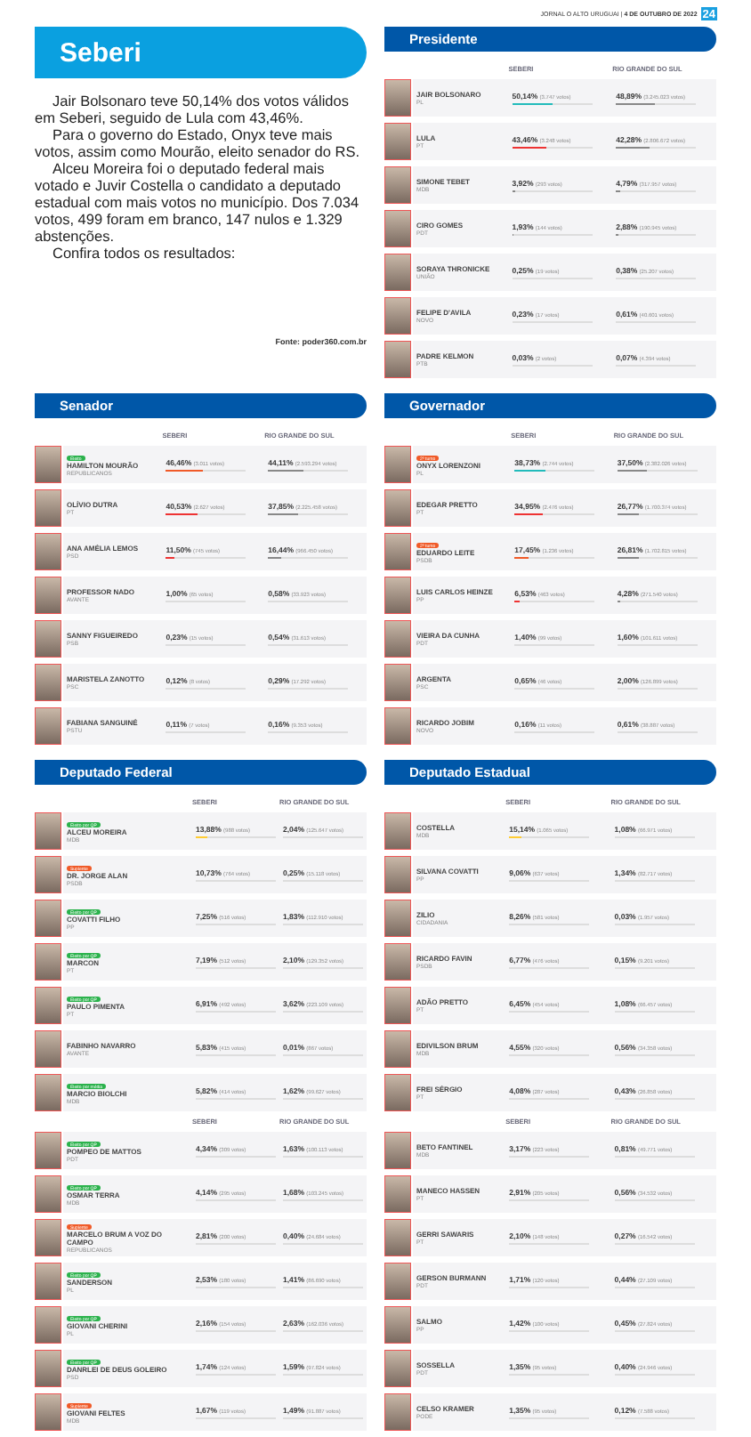JORNAL O ALTO URUGUAI | 4 DE OUTUBRO DE 2022 24
Seberi
Jair Bolsonaro teve 50,14% dos votos válidos em Seberi, seguido de Lula com 43,46%.
Para o governo do Estado, Onyx teve mais votos, assim como Mourão, eleito senador do RS.
Alceu Moreira foi o deputado federal mais votado e Juvir Costella o candidato a deputado estadual com mais votos no município. Dos 7.034 votos, 499 foram em branco, 147 nulos e 1.329 abstenções.
Confira todos os resultados:
Fonte: poder360.com.br
Presidente
| | | SEBERI | RIO GRANDE DO SUL |
| --- | --- | --- | --- |
| | JAIR BOLSONARO PL | 50,14% (3.747 votos) | 48,89% (3.245.023 votos) |
| | LULA PT | 43,46% (3.248 votos) | 42,28% (2.806.672 votos) |
| | SIMONE TEBET MDB | 3,92% (293 votos) | 4,79% (317.957 votos) |
| | CIRO GOMES PDT | 1,93% (144 votos) | 2,88% (190.945 votos) |
| | SORAYA THRONICKE UNIÃO | 0,25% (19 votos) | 0,38% (25.207 votos) |
| | FELIPE D'AVILA NOVO | 0,23% (17 votos) | 0,61% (40.601 votos) |
| | PADRE KELMON PTB | 0,03% (2 votos) | 0,07% (4.394 votos) |
Senador
| | | SEBERI | RIO GRANDE DO SUL |
| --- | --- | --- | --- |
| | Eleito HAMILTON MOURÃO REPUBLICANOS | 46,46% (3.011 votos) | 44,11% (2.593.294 votos) |
| | OLÍVIO DUTRA PT | 40,53% (2.627 votos) | 37,85% (2.225.458 votos) |
| | ANA AMÉLIA LEMOS PSD | 11,50% (745 votos) | 16,44% (966.450 votos) |
| | PROFESSOR NADO AVANTE | 1,00% (65 votos) | 0,58% (33.923 votos) |
| | SANNY FIGUEIREDO PSB | 0,23% (15 votos) | 0,54% (31.613 votos) |
| | MARISTELA ZANOTTO PSC | 0,12% (8 votos) | 0,29% (17.292 votos) |
| | FABIANA SANGUINÉ PSTU | 0,11% (7 votos) | 0,16% (9.353 votos) |
Governador
| | | SEBERI | RIO GRANDE DO SUL |
| --- | --- | --- | --- |
| | 2º turno ONYX LORENZONI PL | 38,73% (2.744 votos) | 37,50% (2.382.026 votos) |
| | EDEGAR PRETTO PT | 34,95% (2.476 votos) | 26,77% (1.700.374 votos) |
| | 2º turno EDUARDO LEITE PSDB | 17,45% (1.236 votos) | 26,81% (1.702.815 votos) |
| | LUIS CARLOS HEINZE PP | 6,53% (463 votos) | 4,28% (271.540 votos) |
| | VIEIRA DA CUNHA PDT | 1,40% (99 votos) | 1,60% (101.611 votos) |
| | ARGENTA PSC | 0,65% (46 votos) | 2,00% (126.899 votos) |
| | RICARDO JOBIM NOVO | 0,16% (11 votos) | 0,61% (38.887 votos) |
Deputado Federal
| | | SEBERI | RIO GRANDE DO SUL |
| --- | --- | --- | --- |
| | Eleito por QP ALCEU MOREIRA MDB | 13,88% (988 votos) | 2,04% (125.647 votos) |
| | Suplente DR. JORGE ALAN PSDB | 10,73% (764 votos) | 0,25% (15.118 votos) |
| | Eleito por QP COVATTI FILHO PP | 7,25% (516 votos) | 1,83% (112.910 votos) |
| | Eleito por QP MARCON PT | 7,19% (512 votos) | 2,10% (129.352 votos) |
| | Eleito por QP PAULO PIMENTA PT | 6,91% (492 votos) | 3,62% (223.109 votos) |
| | FABINHO NAVARRO AVANTE | 5,83% (415 votos) | 0,01% (867 votos) |
| | Eleito por média MARCIO BIOLCHI MDB | 5,82% (414 votos) | 1,62% (99.627 votos) |
| | | SEBERI | RIO GRANDE DO SUL |
| | Eleito por QP POMPEO DE MATTOS PDT | 4,34% (309 votos) | 1,63% (100.113 votos) |
| | Eleito por QP OSMAR TERRA MDB | 4,14% (295 votos) | 1,68% (103.245 votos) |
| | Suplente MARCELO BRUM A VOZ DO CAMPO REPUBLICANOS | 2,81% (200 votos) | 0,40% (24.684 votos) |
| | Eleito por QP SANDERSON PL | 2,53% (180 votos) | 1,41% (86.690 votos) |
| | Eleito por QP GIOVANI CHERINI PL | 2,16% (154 votos) | 2,63% (162.036 votos) |
| | Eleito por QP DANRLEI DE DEUS GOLEIRO PSD | 1,74% (124 votos) | 1,59% (97.824 votos) |
| | Suplente GIOVANI FELTES MDB | 1,67% (119 votos) | 1,49% (91.887 votos) |
Deputado Estadual
| | | SEBERI | RIO GRANDE DO SUL |
| --- | --- | --- | --- |
| | COSTELLA MDB | 15,14% (1.065 votos) | 1,08% (66.971 votos) |
| | SILVANA COVATTI PP | 9,06% (637 votos) | 1,34% (82.717 votos) |
| | ZILIO CIDADANIA | 8,26% (581 votos) | 0,03% (1.957 votos) |
| | RICARDO FAVIN PSDB | 6,77% (476 votos) | 0,15% (9.201 votos) |
| | ADÃO PRETTO PT | 6,45% (454 votos) | 1,08% (66.457 votos) |
| | EDIVILSON BRUM MDB | 4,55% (320 votos) | 0,56% (34.358 votos) |
| | FREI SÉRGIO PT | 4,08% (287 votos) | 0,43% (26.858 votos) |
| | | SEBERI | RIO GRANDE DO SUL |
| | BETO FANTINEL MDB | 3,17% (223 votos) | 0,81% (49.771 votos) |
| | MANECO HASSEN PT | 2,91% (205 votos) | 0,56% (34.532 votos) |
| | GERRI SAWARIS PT | 2,10% (148 votos) | 0,27% (16.542 votos) |
| | GERSON BURMANN PDT | 1,71% (120 votos) | 0,44% (27.109 votos) |
| | SALMO PP | 1,42% (100 votos) | 0,45% (27.824 votos) |
| | SOSSELLA PDT | 1,35% (95 votos) | 0,40% (24.946 votos) |
| | CELSO KRAMER PODE | 1,35% (95 votos) | 0,12% (7.588 votos) |